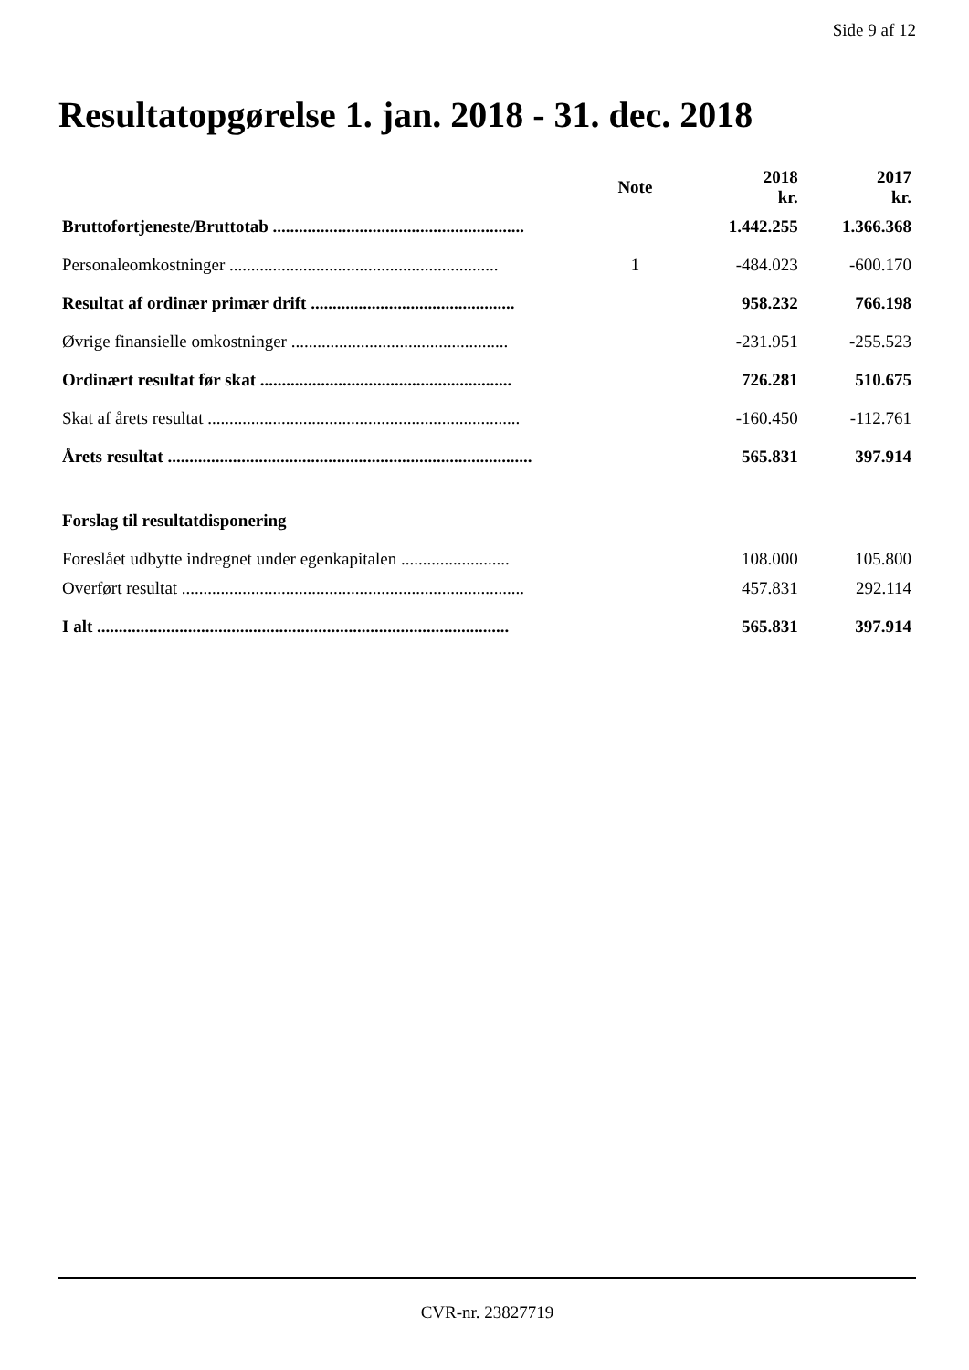Side 9 af 12
Resultatopgørelse 1. jan. 2018 - 31. dec. 2018
| | Note | 2018 kr. | 2017 kr. |
| --- | --- | --- | --- |
| Bruttofortjeneste/Bruttotab .......................................................... | | 1.442.255 | 1.366.368 |
| Personaleomkostninger .............................................................. | 1 | -484.023 | -600.170 |
| Resultat af ordinær primær drift ............................................... | | 958.232 | 766.198 |
| Øvrige finansielle omkostninger .................................................. | | -231.951 | -255.523 |
| Ordinært resultat før skat .......................................................... | | 726.281 | 510.675 |
| Skat af årets resultat ........................................................................ | | -160.450 | -112.761 |
| Årets resultat .................................................................................... | | 565.831 | 397.914 |
| Forslag til resultatdisponering | | | |
| Foreslået udbytte indregnet under egenkapitalen ......................... | | 108.000 | 105.800 |
| Overført resultat ............................................................................... | | 457.831 | 292.114 |
| I alt ............................................................................................... | | 565.831 | 397.914 |
CVR-nr. 23827719